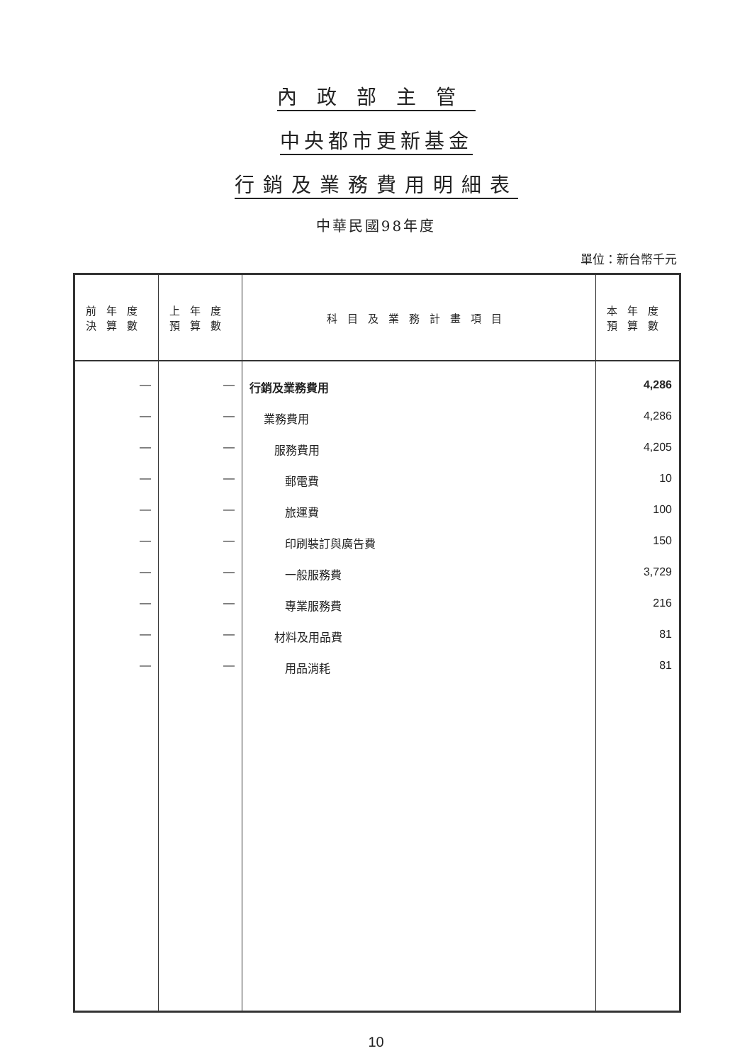內政部主管
中央都市更新基金
行銷及業務費用明細表
中華民國98年度
單位：新台幣千元
| 前年度 決算數 | 上年度 預算數 | 科目及業務計畫項目 | 本年度 預算數 |
| --- | --- | --- | --- |
| — | — | 行銷及業務費用 | 4,286 |
| — | — | 業務費用 | 4,286 |
| — | — | 服務費用 | 4,205 |
| — | — | 郵電費 | 10 |
| — | — | 旅運費 | 100 |
| — | — | 印刷裝訂與廣告費 | 150 |
| — | — | 一般服務費 | 3,729 |
| — | — | 專業服務費 | 216 |
| — | — | 材料及用品費 | 81 |
| — | — | 用品消耗 | 81 |
10